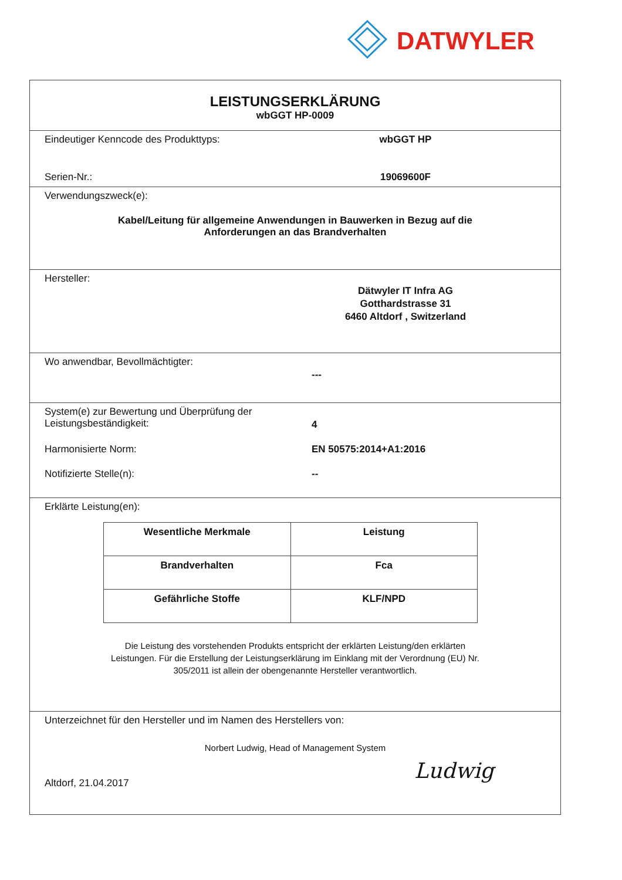DATWYLER
LEISTUNGSERKLÄRUNG
wbGGT HP-0009
Eindeutiger Kenncode des Produkttyps: wbGGT HP
Serien-Nr.: 19069600F
Verwendungszweck(e):
Kabel/Leitung für allgemeine Anwendungen in Bauwerken in Bezug auf die
Anforderungen an das Brandverhalten
Hersteller:
Dätwyler IT Infra AG
Gotthardstrasse 31
6460 Altdorf , Switzerland
Wo anwendbar, Bevollmächtigter:
---
System(e) zur Bewertung und Überprüfung der
Leistungsbeständigkeit:
4
Harmonisierte Norm: EN 50575:2014+A1:2016
Notifizierte Stelle(n): --
Erklärte Leistung(en):
| Wesentliche Merkmale | Leistung |
| --- | --- |
| Brandverhalten | Fca |
| Gefährliche Stoffe | KLF/NPD |
Die Leistung des vorstehenden Produkts entspricht der erklärten Leistung/den erklärten
Leistungen. Für die Erstellung der Leistungserklärung im Einklang mit der Verordnung (EU) Nr.
305/2011 ist allein der obengenannte Hersteller verantwortlich.
Unterzeichnet für den Hersteller und im Namen des Herstellers von:
Norbert Ludwig, Head of Management System
Altdorf, 21.04.2017
Ludwig